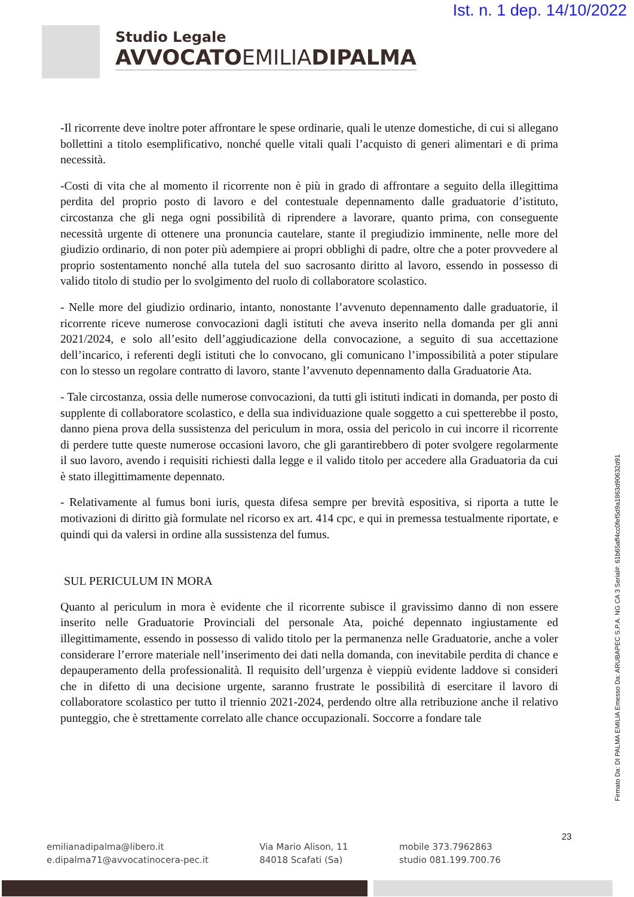Ist. n. 1 dep. 14/10/2022
Studio Legale
AVVOCATOEMILIADIPALMA
-Il ricorrente deve inoltre poter affrontare le spese ordinarie, quali le utenze domestiche, di cui si allegano bollettini a titolo esemplificativo, nonché quelle vitali quali l’acquisto di generi alimentari e di prima necessità.
-Costi di vita che al momento il ricorrente non è più in grado di affrontare a seguito della illegittima perdita del proprio posto di lavoro e del contestuale depennamento dalle graduatorie d’istituto, circostanza che gli nega ogni possibilità di riprendere a lavorare, quanto prima, con conseguente necessità urgente di ottenere una pronuncia cautelare, stante il pregiudizio imminente, nelle more del giudizio ordinario, di non poter più adempiere ai propri obblighi di padre, oltre che a poter provvedere al proprio sostentamento nonché alla tutela del suo sacrosanto diritto al lavoro, essendo in possesso di valido titolo di studio per lo svolgimento del ruolo di collaboratore scolastico.
- Nelle more del giudizio ordinario, intanto, nonostante l’avvenuto depennamento dalle graduatorie, il ricorrente riceve numerose convocazioni dagli istituti che aveva inserito nella domanda per gli anni 2021/2024, e solo all’esito dell’aggiudicazione della convocazione, a seguito di sua accettazione dell’incarico, i referenti degli istituti che lo convocano, gli comunicano l’impossibilità a poter stipulare con lo stesso un regolare contratto di lavoro, stante l’avvenuto depennamento dalla Graduatorie Ata.
- Tale circostanza, ossia delle numerose convocazioni, da tutti gli istituti indicati in domanda, per posto di supplente di collaboratore scolastico, e della sua individuazione quale soggetto a cui spetterebbe il posto, danno piena prova della sussistenza del periculum in mora, ossia del pericolo in cui incorre il ricorrente di perdere tutte queste numerose occasioni lavoro, che gli garantirebbero di poter svolgere regolarmente il suo lavoro, avendo i requisiti richiesti dalla legge e il valido titolo per accedere alla Graduatoria da cui è stato illegittimamente depennato.
- Relativamente al fumus boni iuris, questa difesa sempre per brevità espositiva, si riporta a tutte le motivazioni di diritto già formulate nel ricorso ex art. 414 cpc, e qui in premessa testualmente riportate, e quindi qui da valersi in ordine alla sussistenza del fumus.
SUL PERICULUM IN MORA
Quanto al periculum in mora è evidente che il ricorrente subisce il gravissimo danno di non essere inserito nelle Graduatorie Provinciali del personale Ata, poiché depennato ingiustamente ed illegittimamente, essendo in possesso di valido titolo per la permanenza nelle Graduatorie, anche a voler considerare l’errore materiale nell’inserimento dei dati nella domanda, con inevitabile perdita di chance e depauperamento della professionalità. Il requisito dell’urgenza è vieppiù evidente laddove si consideri che in difetto di una decisione urgente, saranno frustrate le possibilità di esercitare il lavoro di collaboratore scolastico per tutto il triennio 2021-2024, perdendo oltre alla retribuzione anche il relativo punteggio, che è strettamente correlato alle chance occupazionali. Soccorre a fondare tale
Firmato Da: DI PALMA EMILIA Emesso Da: ARUBAPEC S.P.A. NG CA 3 Serial#: 61b65aff4cc0fef5d9a1863d90632d91
emilianadipalma@libero.it
e.dipalma71@avvocatinocera-pec.it
Via Mario Alison, 11
84018 Scafati (Sa)
mobile 373.7962863
studio 081.199.700.76
23